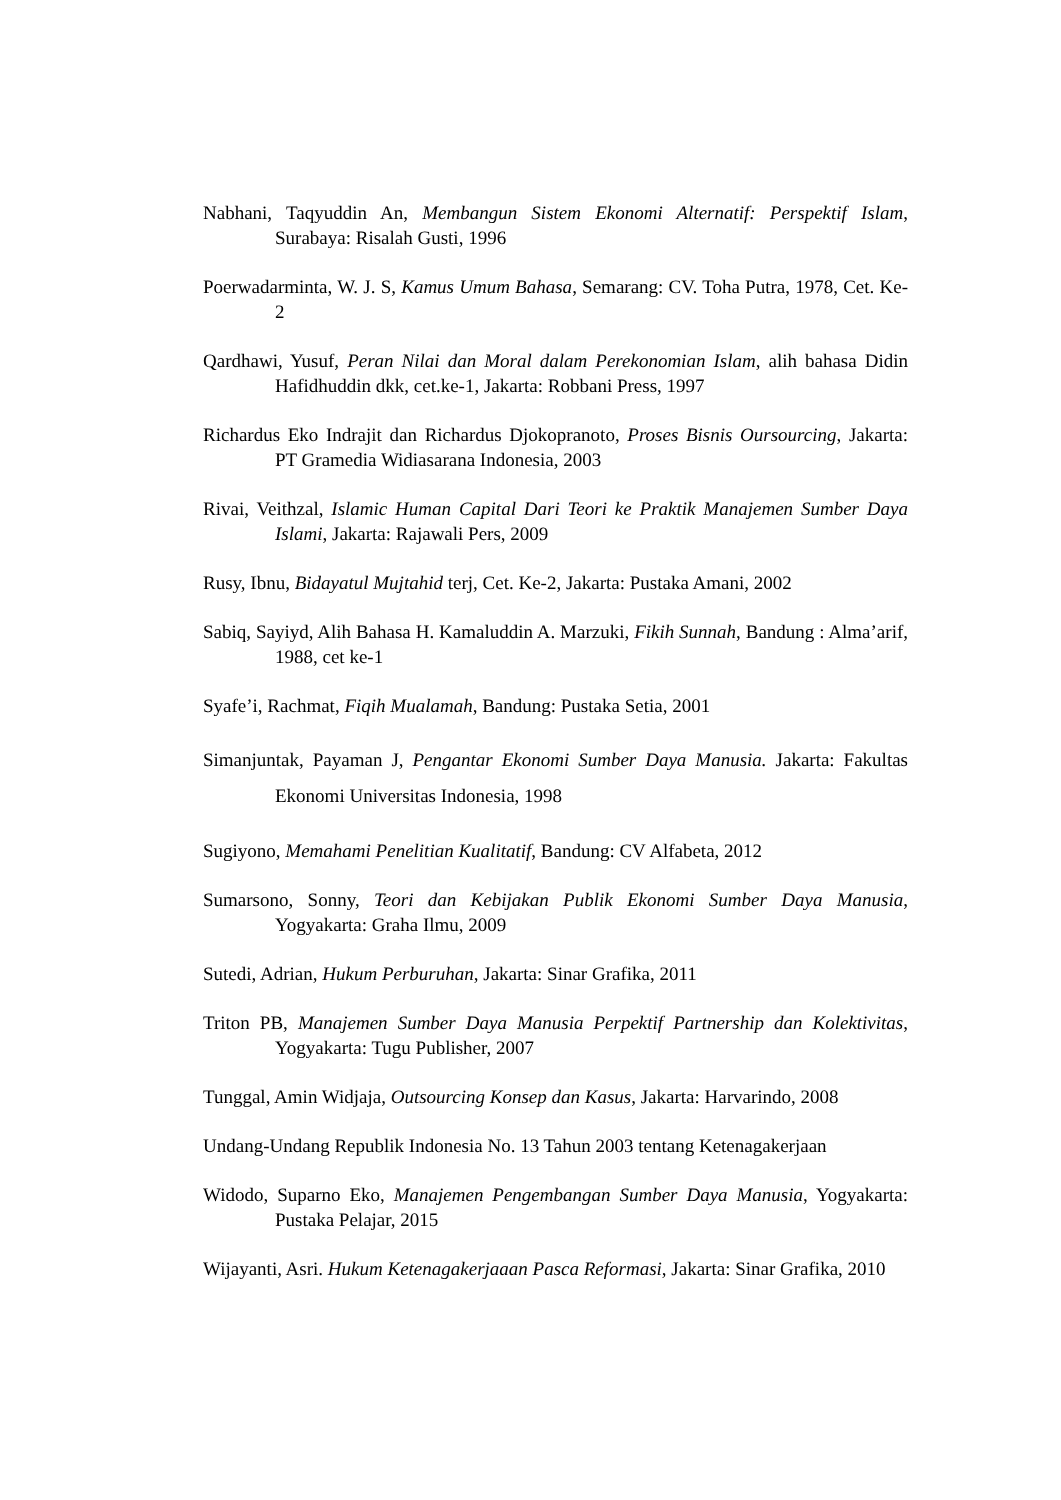Nabhani, Taqyuddin An, Membangun Sistem Ekonomi Alternatif: Perspektif Islam, Surabaya: Risalah Gusti, 1996
Poerwadarminta, W. J. S, Kamus Umum Bahasa, Semarang: CV. Toha Putra, 1978, Cet. Ke-2
Qardhawi, Yusuf, Peran Nilai dan Moral dalam Perekonomian Islam, alih bahasa Didin Hafidhuddin dkk, cet.ke-1, Jakarta: Robbani Press, 1997
Richardus Eko Indrajit dan Richardus Djokopranoto, Proses Bisnis Oursourcing, Jakarta: PT Gramedia Widiasarana Indonesia, 2003
Rivai, Veithzal, Islamic Human Capital Dari Teori ke Praktik Manajemen Sumber Daya Islami, Jakarta: Rajawali Pers, 2009
Rusy, Ibnu, Bidayatul Mujtahid terj, Cet. Ke-2, Jakarta: Pustaka Amani, 2002
Sabiq, Sayiyd, Alih Bahasa H. Kamaluddin A. Marzuki, Fikih Sunnah, Bandung : Alma’arif, 1988, cet ke-1
Syafe’i, Rachmat, Fiqih Mualamah, Bandung: Pustaka Setia, 2001
Simanjuntak, Payaman J, Pengantar Ekonomi Sumber Daya Manusia. Jakarta: Fakultas Ekonomi Universitas Indonesia, 1998
Sugiyono, Memahami Penelitian Kualitatif, Bandung: CV Alfabeta, 2012
Sumarsono, Sonny, Teori dan Kebijakan Publik Ekonomi Sumber Daya Manusia, Yogyakarta: Graha Ilmu, 2009
Sutedi, Adrian, Hukum Perburuhan, Jakarta: Sinar Grafika, 2011
Triton PB, Manajemen Sumber Daya Manusia Perpektif Partnership dan Kolektivitas, Yogyakarta: Tugu Publisher, 2007
Tunggal, Amin Widjaja, Outsourcing Konsep dan Kasus, Jakarta: Harvarindo, 2008
Undang-Undang Republik Indonesia No. 13 Tahun 2003 tentang Ketenagakerjaan
Widodo, Suparno Eko, Manajemen Pengembangan Sumber Daya Manusia, Yogyakarta: Pustaka Pelajar, 2015
Wijayanti, Asri. Hukum Ketenagakerjaaan Pasca Reformasi, Jakarta: Sinar Grafika, 2010